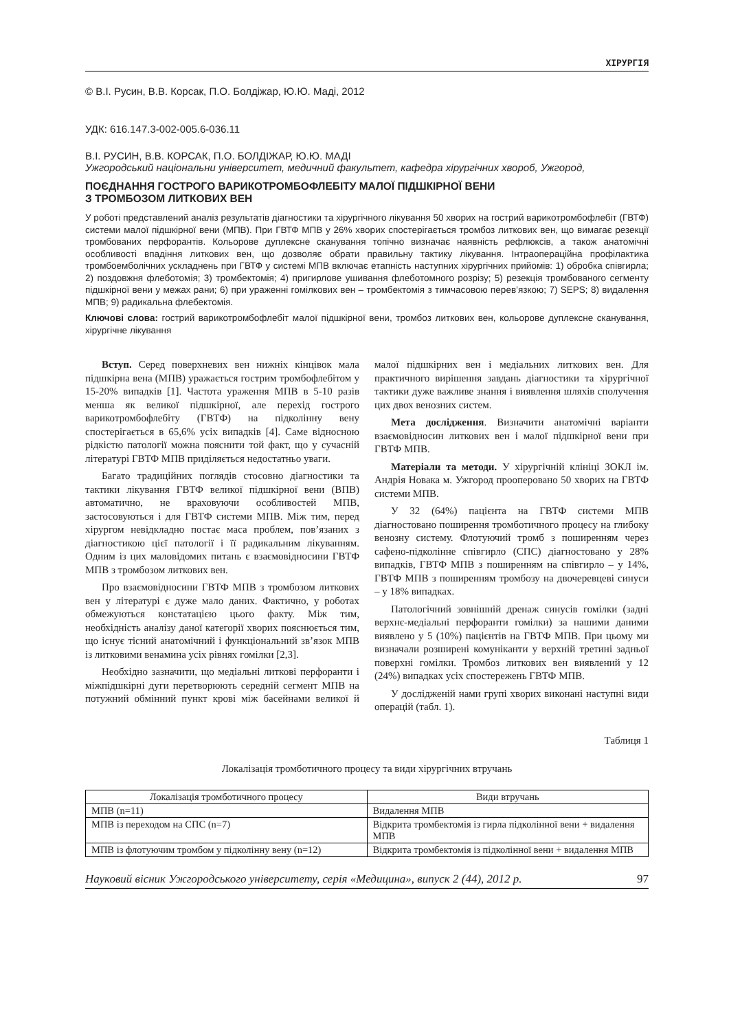ХІРУРГІЯ
© В.І. Русин, В.В. Корсак, П.О. Болдіжар, Ю.Ю. Маді, 2012
УДК: 616.147.3-002-005.6-036.11
В.І. РУСИН, В.В. КОРСАК, П.О. БОЛДІЖАР, Ю.Ю. МАДІ
Ужгородський національни університет, медичний факультет, кафедра хірургічних хвороб, Ужгород,
ПОЄДНАННЯ ГОСТРОГО ВАРИКОТРОМБОФЛЕБІТУ МАЛОЇ ПІДШКІРНОЇ ВЕНИ
З ТРОМБОЗОМ ЛИТКОВИХ ВЕН
У роботі представлений аналіз результатів діагностики та хірургічного лікування 50 хворих на гострий варикотромбофлебіт (ГВТФ) системи малої підшкірної вени (МПВ). При ГВТФ МПВ у 26% хворих спостерігається тромбоз литкових вен, що вимагає резекції тромбованих перфорантів. Кольорове дуплексне сканування топічно визначає наявність рефлюксів, а також анатомічні особливості впадіння литкових вен, що дозволяє обрати правильну тактику лікування. Інтраопераційна профілактика тромбоемболічних ускладнень при ГВТФ у системі МПВ включає етапність наступних хірургічних прийомів: 1) обробка співгирла; 2) поздовжня флеботомія; 3) тромбектомія; 4) пригирлове ушивання флеботомного розрізу; 5) резекція тромбованого сегменту підшкірної вени у межах рани; 6) при ураженні гомілкових вен – тромбектомія з тимчасовою перев’язкою; 7) SEPS; 8) видалення МПВ; 9) радикальна флебектомія.
Ключові слова: гострий варикотромбофлебіт малої підшкірної вени, тромбоз литкових вен, кольорове дуплексне сканування, хірургічне лікування
Вступ. Серед поверхневих вен нижніх кінцівок мала підшкірна вена (МПВ) уражається гострим тромбофлебітом у 15-20% випадків [1]. Частота ураження МПВ в 5-10 разів менша як великої підшкірної, але перехід гострого варикотромбофлебіту (ГВТФ) на підколінну вену спостерігається в 65,6% усіх випадків [4]. Саме відносною рідкістю патології можна пояснити той факт, що у сучасній літературі ГВТФ МПВ приділяється недостатньо уваги.
Багато традиційних поглядів стосовно діагностики та тактики лікування ГВТФ великої підшкірної вени (ВПВ) автоматично, не враховуючи особливостей МПВ, застосовуються і для ГВТФ системи МПВ. Між тим, перед хірургом невідкладно постає маса проблем, пов’язаних з діагностикою цієї патології і її радикальним лікуванням. Одним із цих маловідомих питань є взаємовідносини ГВТФ МПВ з тромбозом литкових вен.
Про взаємовідносини ГВТФ МПВ з тромбозом литкових вен у літературі є дуже мало даних. Фактично, у роботах обмежуються констатацією цього факту. Між тим, необхідність аналізу даної категорії хворих пояснюється тим, що існує тісний анатомічний і функціональний зв’язок МПВ із литковими венамина усіх рівнях гомілки [2,3].
Необхідно зазначити, що медіальні литкові перфоранти і міжпідшкірні дуги перетворюють середній сегмент МПВ на потужний обмінний пункт крові між басейнами великої й малої підшкірних вен і медіальних литкових вен. Для практичного вирішення завдань діагностики та хірургічної тактики дуже важливе знання і виявлення шляхів сполучення цих двох венозних систем.
Мета дослідження. Визначити анатомічні варіанти взаємовідносин литкових вен і малої підшкірної вени при ГВТФ МПВ.
Матеріали та методи. У хірургічній клініці ЗОКЛ ім. Андрія Новака м. Ужгород прооперовано 50 хворих на ГВТФ системи МПВ.
У 32 (64%) пацієнта на ГВТФ системи МПВ діагностовано поширення тромботичного процесу на глибоку венозну систему. Флотуючий тромб з поширенням через сафено-підколінне співгирло (СПС) діагностовано у 28% випадків, ГВТФ МПВ з поширенням на співгирло – у 14%, ГВТФ МПВ з поширенням тромбозу на двочеревцеві синуси – у 18% випадках.
Патологічний зовнішній дренаж синусів гомілки (задні верхнє-медіальні перфоранти гомілки) за нашими даними виявлено у 5 (10%) пацієнтів на ГВТФ МПВ. При цьому ми визначали розширені комуніканти у верхній третині задньої поверхні гомілки. Тромбоз литкових вен виявлений у 12 (24%) випадках усіх спостережень ГВТФ МПВ.
У дослідженій нами групі хворих виконані наступні види операцій (табл. 1).
Таблиця 1
Локалізація тромботичного процесу та види хірургічних втручань
| Локалізація тромботичного процесу | Види втручань |
| --- | --- |
| МПВ (n=11) | Видалення МПВ |
| МПВ із переходом на СПС (n=7) | Відкрита тромбектомія із гирла підколінної вени + видалення МПВ |
| МПВ із флотуючим тромбом у підколінну вену (n=12) | Відкрита тромбектомія із підколінної вени + видалення МПВ |
Науковий вісник Ужгородського університету, серія «Медицина», випуск 2 (44), 2012 р. 97